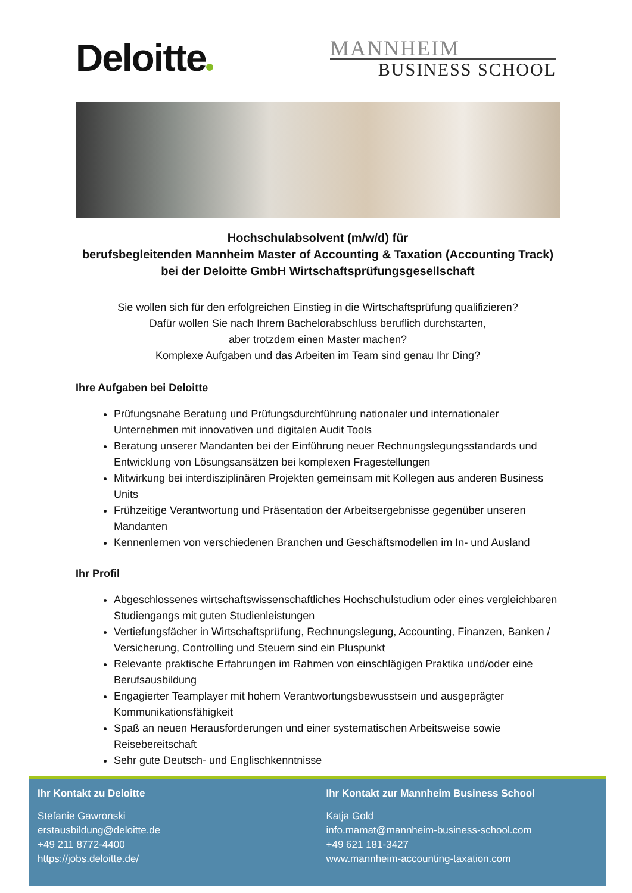Deloitte
MANNHEIM
BUSINESS SCHOOL
Hochschulabsolvent (m/w/d) für
berufsbegleitenden Mannheim Master of Accounting & Taxation (Accounting Track)
bei der Deloitte GmbH Wirtschaftsprüfungsgesellschaft
Sie wollen sich für den erfolgreichen Einstieg in die Wirtschaftsprüfung qualifizieren?
Dafür wollen Sie nach Ihrem Bachelorabschluss beruflich durchstarten,
aber trotzdem einen Master machen?
Komplexe Aufgaben und das Arbeiten im Team sind genau Ihr Ding?
Ihre Aufgaben bei Deloitte
Prüfungsnahe Beratung und Prüfungsdurchführung nationaler und internationaler Unternehmen mit innovativen und digitalen Audit Tools
Beratung unserer Mandanten bei der Einführung neuer Rechnungslegungsstandards und Entwicklung von Lösungsansätzen bei komplexen Fragestellungen
Mitwirkung bei interdisziplinären Projekten gemeinsam mit Kollegen aus anderen Business Units
Frühzeitige Verantwortung und Präsentation der Arbeitsergebnisse gegenüber unseren Mandanten
Kennenlernen von verschiedenen Branchen und Geschäftsmodellen im In- und Ausland
Ihr Profil
Abgeschlossenes wirtschaftswissenschaftliches Hochschulstudium oder eines vergleichbaren Studiengangs mit guten Studienleistungen
Vertiefungsfächer in Wirtschaftsprüfung, Rechnungslegung, Accounting, Finanzen, Banken / Versicherung, Controlling und Steuern sind ein Pluspunkt
Relevante praktische Erfahrungen im Rahmen von einschlägigen Praktika und/oder eine Berufsausbildung
Engagierter Teamplayer mit hohem Verantwortungsbewusstsein und ausgeprägter Kommunikationsfähigkeit
Spaß an neuen Herausforderungen und einer systematischen Arbeitsweise sowie Reisebereitschaft
Sehr gute Deutsch- und Englischkenntnisse
Ihr Kontakt zu Deloitte
Stefanie Gawronski
erstausbildung@deloitte.de
+49 211 8772-4400
https://jobs.deloitte.de/
Ihr Kontakt zur Mannheim Business School
Katja Gold
info.mamat@mannheim-business-school.com
+49 621 181-3427
www.mannheim-accounting-taxation.com